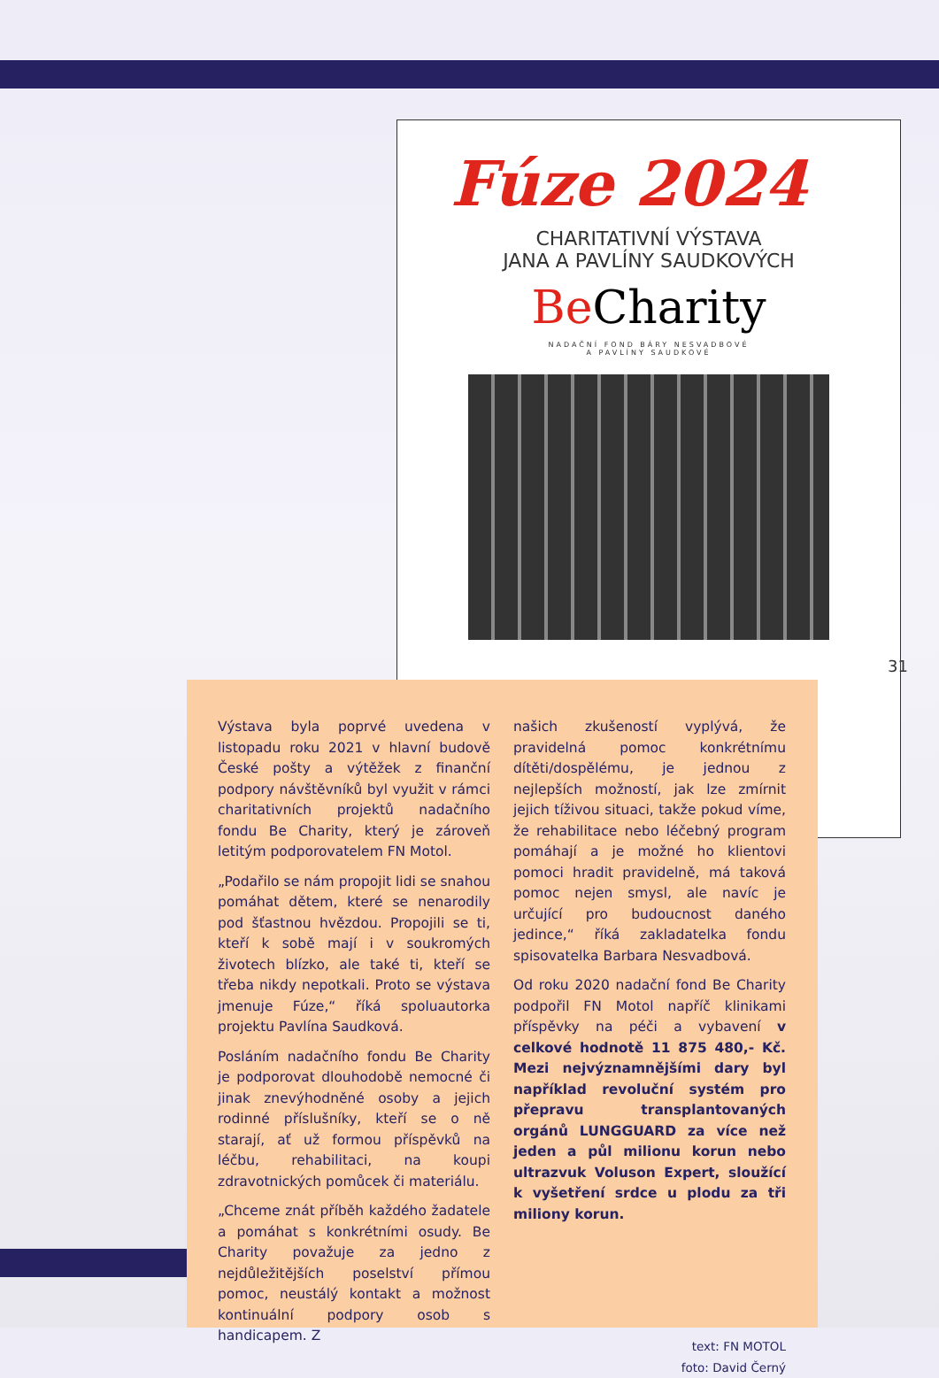Fúze 2024
CHARITATIVNÍ VÝSTAVA
JANA A PAVLÍNY SAUDKOVÝCH
Be Charity
NADAČNÍ FOND BÁRY NESVADBOVÉ
A PAVLÍNY SAUDKOVÉ
31
Výstava byla poprvé uvedena v listopadu roku 2021 v hlavní budově České pošty a výtěžek z finanční podpory návštěvníků byl využit v rámci charitativních projektů nadačního fondu Be Charity, který je zároveň letitým podporovatelem FN Motol.
„Podařilo se nám propojit lidi se snahou pomáhat dětem, které se nenarodily pod šťastnou hvězdou. Propojili se ti, kteří k sobě mají i v soukromých životech blízko, ale také ti, kteří se třeba nikdy nepotkali. Proto se výstava jmenuje Fúze,“ říká spoluautorka projektu Pavlína Saudková.
Posláním nadačního fondu Be Charity je podporovat dlouhodobě nemocné či jinak znevýhodněné osoby a jejich rodinné příslušníky, kteří se o ně starají, ať už formou příspěvků na léčbu, rehabilitaci, na koupi zdravotnických pomůcek či materiálu.
„Chceme znát příběh každého žadatele a pomáhat s konkrétními osudy. Be Charity považuje za jedno z nejdůležitějších poselství přímou pomoc, neustálý kontakt a možnost kontinuální podpory osob s handicapem. Z
našich zkušeností vyplývá, že pravidelná pomoc konkrétnímu dítěti/dospělému, je jednou z nejlepších možností, jak lze zmírnit jejich tíživou situaci, takže pokud víme, že rehabilitace nebo léčebný program pomáhají a je možné ho klientovi pomoci hradit pravidelně, má taková pomoc nejen smysl, ale navíc je určující pro budoucnost daného jedince,“ říká zakladatelka fondu spisovatelka Barbara Nesvadbová.
Od roku 2020 nadační fond Be Charity podpořil FN Motol napříč klinikami příspěvky na péči a vybavení v celkové hodnotě 11 875 480,- Kč. Mezi nejvýznamnějšími dary byl například revoluční systém pro přepravu transplantovaných orgánů LUNGGUARD za více než jeden a půl milionu korun nebo ultrazvuk Voluson Expert, sloužící k vyšetření srdce u plodu za tři miliony korun.
text: FN MOTOL
foto: David Černý